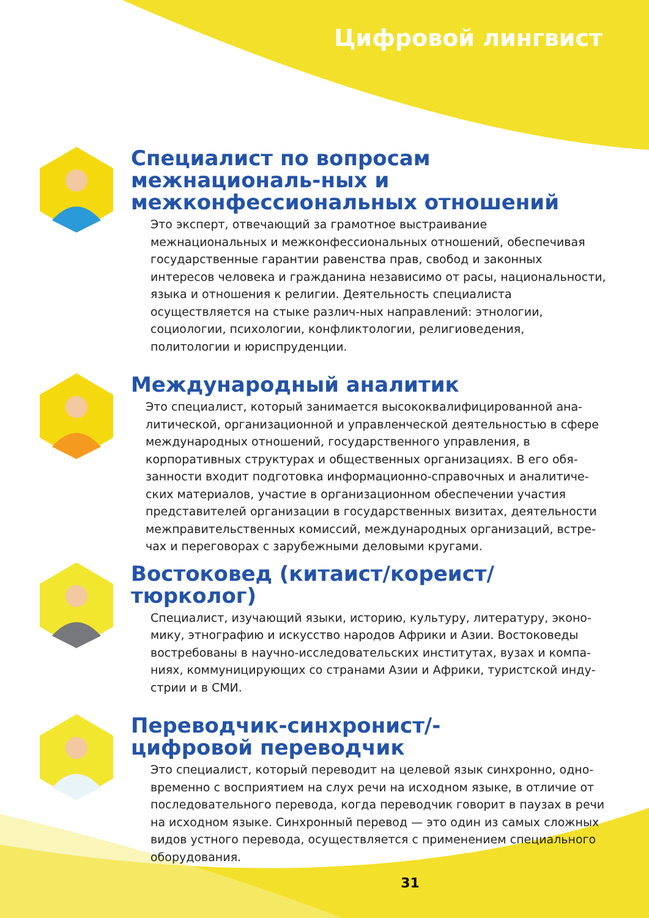Цифровой лингвист
Специалист по вопросам межнациональ-ных и межконфессиональных отношений
Это эксперт, отвечающий за грамотное выстраивание межнациональных и межконфессиональных отношений, обеспечивая государственные гарантии равенства прав, свобод и законных интересов человека и гражданина независимо от расы, национальности, языка и отношения к религии. Деятельность специалиста осуществляется на стыке различ-ных направлений: этнологии, социологии, психологии, конфликтологии, религиоведения, политологии и юриспруденции.
Международный аналитик
Это специалист, который занимается высококвалифицированной ана-литической, организационной и управленческой деятельностью в сфере международных отношений, государственного управления, в корпоративных структурах и общественных организациях. В его обя-занности входит подготовка информационно-справочных и аналитиче-ских материалов, участие в организационном обеспечении участия представителей организации в государственных визитах, деятельности межправительственных комиссий, международных организаций, встре-чах и переговорах с зарубежными деловыми кругами.
Востоковед (китаист/кореист/тюрколог)
Специалист, изучающий языки, историю, культуру, литературу, эконо-мику, этнографию и искусство народов Африки и Азии. Востоковеды востребованы в научно-исследовательских институтах, вузах и компа-ниях, коммуницирующих со странами Азии и Африки, туристской инду-стрии и в СМИ.
Переводчик-синхронист/-
цифровой переводчик
Это специалист, который переводит на целевой язык синхронно, одно-временно с восприятием на слух речи на исходном языке, в отличие от последовательного перевода, когда переводчик говорит в паузах в речи на исходном языке. Синхронный перевод — это один из самых сложных видов устного перевода, осуществляется с применением специального оборудования.
31